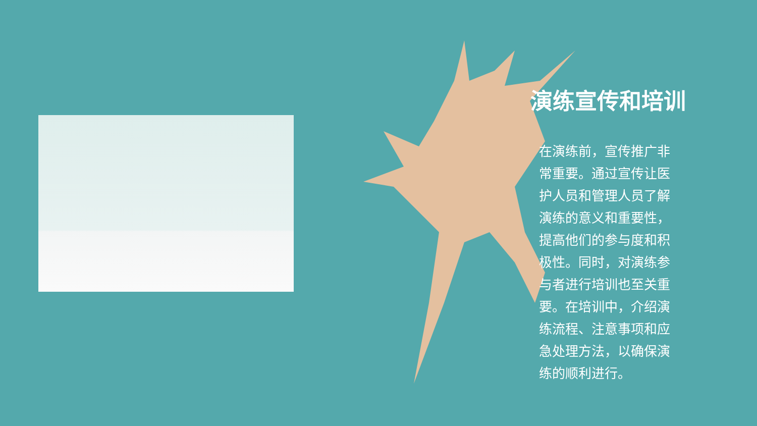演练宣传和培训
在演练前，宣传推广非常重要。通过宣传让医护人员和管理人员了解演练的意义和重要性，提高他们的参与度和积极性。同时，对演练参与者进行培训也至关重要。在培训中，介绍演练流程、注意事项和应急处理方法，以确保演练的顺利进行。